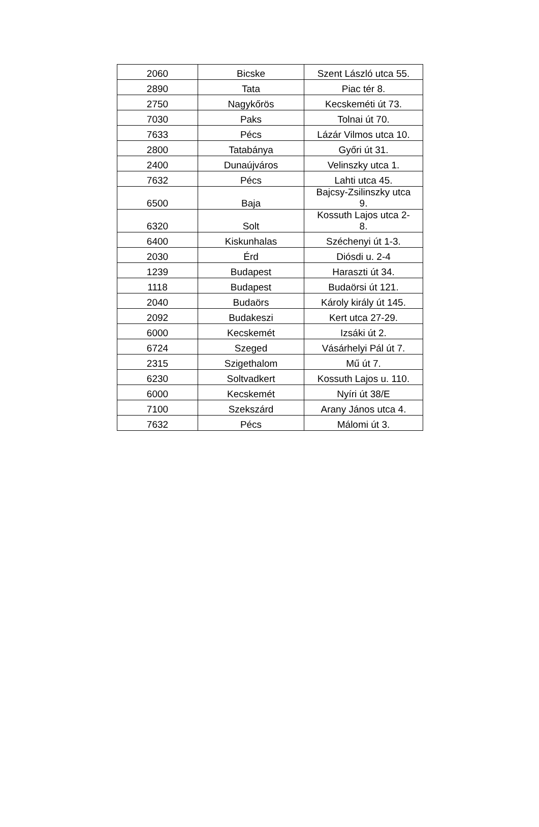| 2060 | Bicske | Szent László utca 55. |
| 2890 | Tata | Piac tér 8. |
| 2750 | Nagykőrös | Kecskeméti út 73. |
| 7030 | Paks | Tolnai út 70. |
| 7633 | Pécs | Lázár Vilmos utca 10. |
| 2800 | Tatabánya | Győri út 31. |
| 2400 | Dunaújváros | Velinszky utca 1. |
| 7632 | Pécs | Lahti utca 45. |
| 6500 | Baja | Bajcsy-Zsilinszky utca 9. |
| 6320 | Solt | Kossuth Lajos utca 2- 8. |
| 6400 | Kiskunhalas | Széchenyi út 1-3. |
| 2030 | Érd | Diósdi u. 2-4 |
| 1239 | Budapest | Haraszti út 34. |
| 1118 | Budapest | Budaörsi út 121. |
| 2040 | Budaörs | Károly király út 145. |
| 2092 | Budakeszi | Kert utca 27-29. |
| 6000 | Kecskemét | Izsáki út 2. |
| 6724 | Szeged | Vásárhelyi Pál út 7. |
| 2315 | Szigethalom | Mű út 7. |
| 6230 | Soltvadkert | Kossuth Lajos u. 110. |
| 6000 | Kecskemét | Nyíri út 38/E |
| 7100 | Szekszárd | Arany János utca 4. |
| 7632 | Pécs | Málomi út 3. |